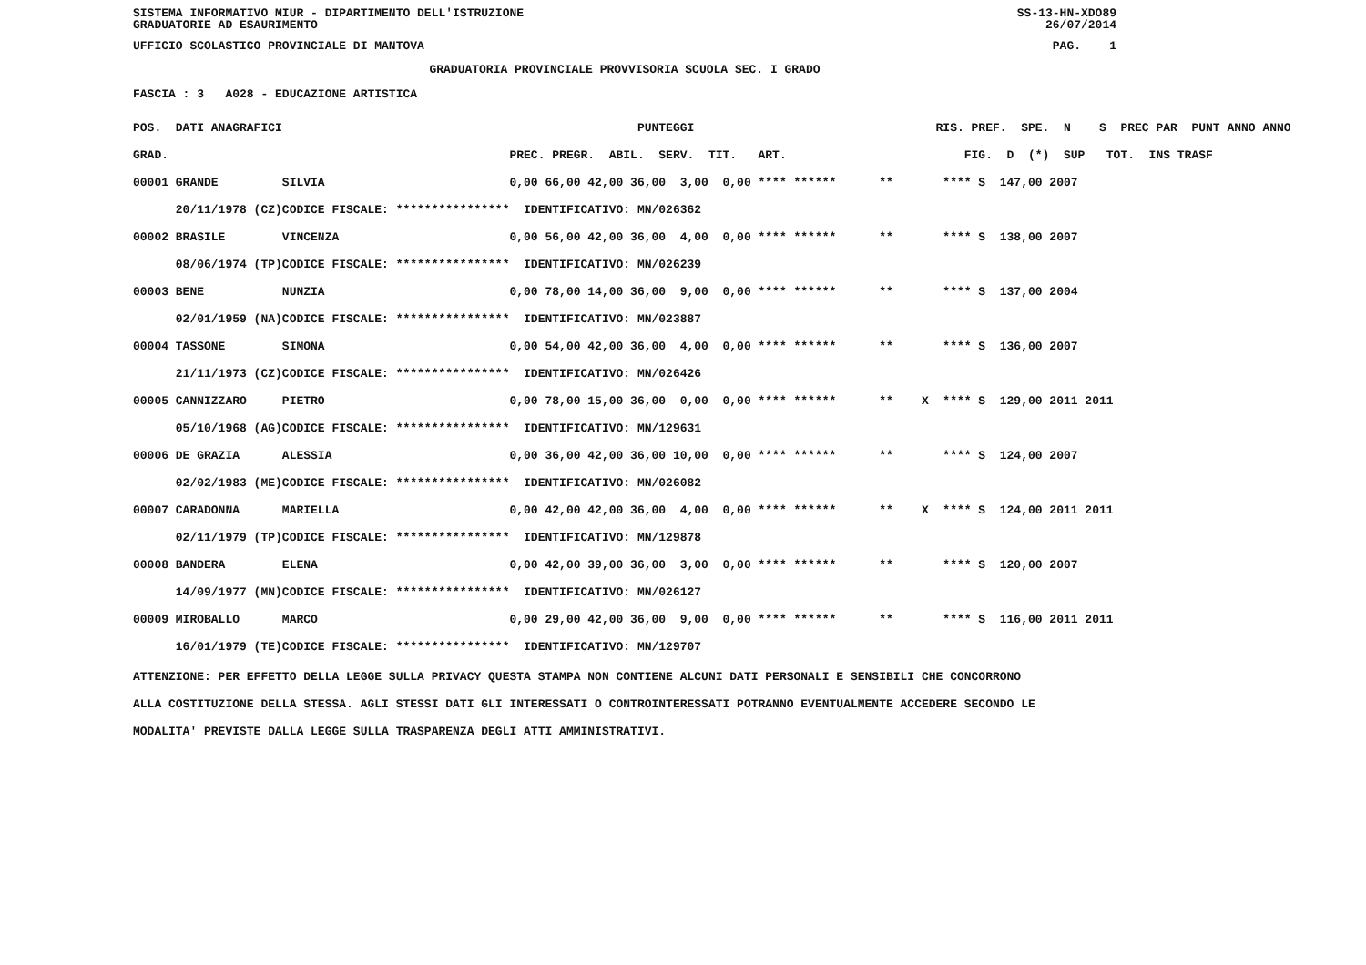SISTEMA INFORMATIVO MIUR - DIPARTIMENTO DELL'ISTRUZIONE SS-13-HN-XDO89
GRADUATORIE AD ESAURIMENTO 26/07/2014
UFFICIO SCOLASTICO PROVINCIALE DI MANTOVA PAG. 1
GRADUATORIA PROVINCIALE PROVVISORIA SCUOLA SEC. I GRADO
FASCIA : 3 A028 - EDUCAZIONE ARTISTICA
| POS. DATI ANAGRAFICI | | PUNTEGGI | RIS. PREF. SPE. N S PREC PAR PUNT ANNO ANNO |
| --- | --- | --- | --- |
| GRAD. | | PREC. PREGR. ABIL. SERV. TIT. ART. | FIG. D (*) SUP TOT. INS TRASF |
| 00001 GRANDE | SILVIA | 0,00 66,00 42,00 36,00 3,00 0,00 **** ****** | ** **** S 147,00 2007 |
| 20/11/1978 (CZ) | CODICE FISCALE: **************** | IDENTIFICATIVO: MN/026362 | |
| 00002 BRASILE | VINCENZA | 0,00 56,00 42,00 36,00 4,00 0,00 **** ****** | ** **** S 138,00 2007 |
| 08/06/1974 (TP) | CODICE FISCALE: **************** | IDENTIFICATIVO: MN/026239 | |
| 00003 BENE | NUNZIA | 0,00 78,00 14,00 36,00 9,00 0,00 **** ****** | ** **** S 137,00 2004 |
| 02/01/1959 (NA) | CODICE FISCALE: **************** | IDENTIFICATIVO: MN/023887 | |
| 00004 TASSONE | SIMONA | 0,00 54,00 42,00 36,00 4,00 0,00 **** ****** | ** **** S 136,00 2007 |
| 21/11/1973 (CZ) | CODICE FISCALE: **************** | IDENTIFICATIVO: MN/026426 | |
| 00005 CANNIZZARO | PIETRO | 0,00 78,00 15,00 36,00 0,00 0,00 **** ****** | ** X **** S 129,00 2011 2011 |
| 05/10/1968 (AG) | CODICE FISCALE: **************** | IDENTIFICATIVO: MN/129631 | |
| 00006 DE GRAZIA | ALESSIA | 0,00 36,00 42,00 36,00 10,00 0,00 **** ****** | ** **** S 124,00 2007 |
| 02/02/1983 (ME) | CODICE FISCALE: **************** | IDENTIFICATIVO: MN/026082 | |
| 00007 CARADONNA | MARIELLA | 0,00 42,00 42,00 36,00 4,00 0,00 **** ****** | ** X **** S 124,00 2011 2011 |
| 02/11/1979 (TP) | CODICE FISCALE: **************** | IDENTIFICATIVO: MN/129878 | |
| 00008 BANDERA | ELENA | 0,00 42,00 39,00 36,00 3,00 0,00 **** ****** | ** **** S 120,00 2007 |
| 14/09/1977 (MN) | CODICE FISCALE: **************** | IDENTIFICATIVO: MN/026127 | |
| 00009 MIROBALLO | MARCO | 0,00 29,00 42,00 36,00 9,00 0,00 **** ****** | ** **** S 116,00 2011 2011 |
| 16/01/1979 (TE) | CODICE FISCALE: **************** | IDENTIFICATIVO: MN/129707 | |
ATTENZIONE: PER EFFETTO DELLA LEGGE SULLA PRIVACY QUESTA STAMPA NON CONTIENE ALCUNI DATI PERSONALI E SENSIBILI CHE CONCORRONO
ALLA COSTITUZIONE DELLA STESSA. AGLI STESSI DATI GLI INTERESSATI O CONTROINTERESSATI POTRANNO EVENTUALMENTE ACCEDERE SECONDO LE
MODALITA' PREVISTE DALLA LEGGE SULLA TRASPARENZA DEGLI ATTI AMMINISTRATIVI.